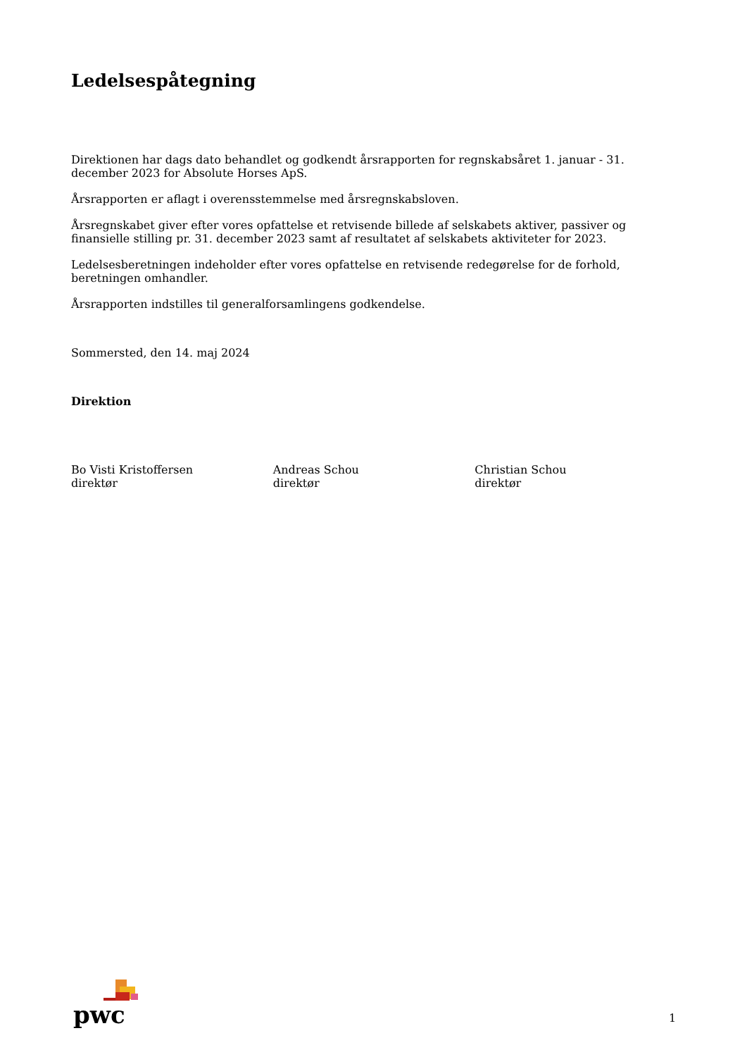Ledelsespåtegning
Direktionen har dags dato behandlet og godkendt årsrapporten for regnskabsåret 1. januar - 31. december 2023 for Absolute Horses ApS.
Årsrapporten er aflagt i overensstemmelse med årsregnskabsloven.
Årsregnskabet giver efter vores opfattelse et retvisende billede af selskabets aktiver, passiver og finansielle stilling pr. 31. december 2023 samt af resultatet af selskabets aktiviteter for 2023.
Ledelsesberetningen indeholder efter vores opfattelse en retvisende redegørelse for de forhold, beretningen omhandler.
Årsrapporten indstilles til generalforsamlingens godkendelse.
Sommersted, den 14. maj 2024
Direktion
Bo Visti Kristoffersen
direktør
Andreas Schou
direktør
Christian Schou
direktør
pwc
1